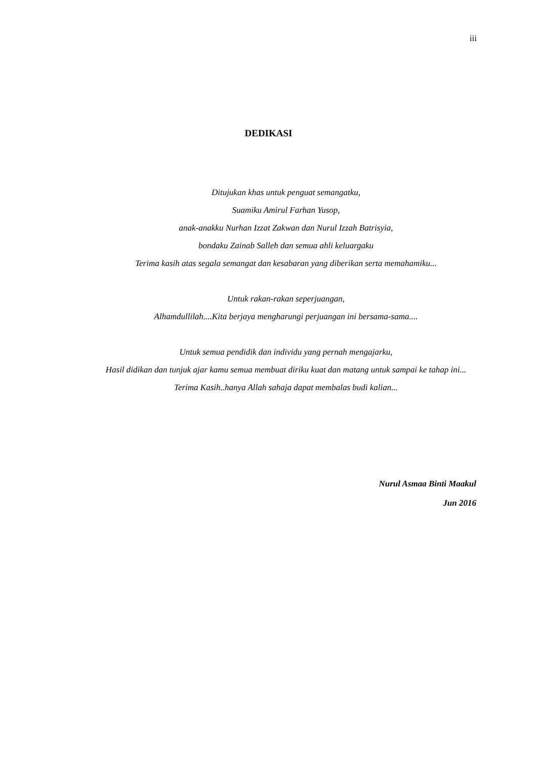iii
DEDIKASI
Ditujukan khas untuk penguat semangatku,
Suamiku Amirul Farhan Yusop,
anak-anakku Nurhan Izzat Zakwan dan Nurul Izzah Batrisyia,
bondaku Zainab Salleh dan semua ahli keluargaku
Terima kasih atas segala semangat dan kesabaran yang diberikan serta memahamiku...
Untuk rakan-rakan seperjuangan,
Alhamdullilah....Kita berjaya mengharungi perjuangan ini bersama-sama....
Untuk semua pendidik dan individu yang pernah mengajarku,
Hasil didikan dan tunjuk ajar kamu semua membuat diriku kuat dan matang untuk sampai ke tahap ini...
Terima Kasih..hanya Allah sahaja dapat membalas budi kalian...
Nurul Asmaa Binti Maakul
Jun 2016